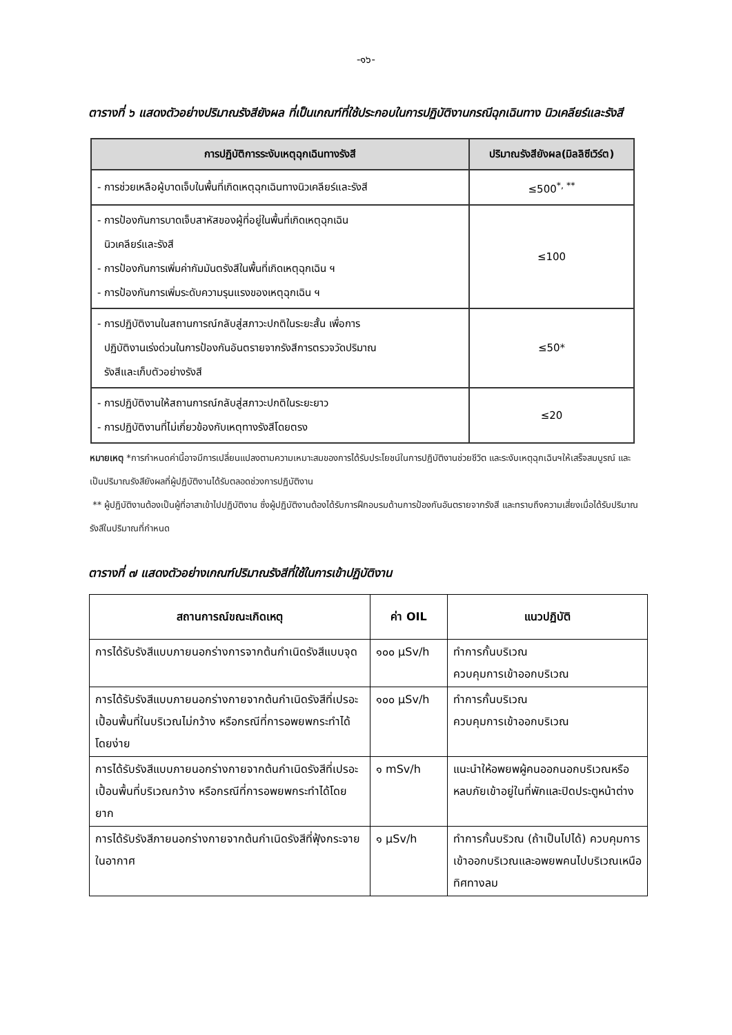-๑๖-
ตารางที่ ๖ แสดงตัวอย่างปริมาณรังสียังผล ที่เป็นเกณฑ์ที่ใช้ประกอบในการปฏิบัติงานกรณีฉุกเฉินทาง นิวเคลียร์และรังสี
| การปฏิบัติการระงับเหตุฉุกเฉินทางรังสี | ปริมาณรังสียังผล(มิลลิซีเวิร์ต) |
| --- | --- |
| - การช่วยเหลือผู้บาดเจ็บในพื้นที่เกิดเหตุฉุกเฉินทางนิวเคลียร์และรังสี | ≤500<sup>*, **</sup> |
| - การป้องกันการบาดเจ็บสาหัสของผู้ที่อยู่ในพื้นที่เกิดเหตุฉุกเฉิน นิวเคลียร์และรังสี - การป้องกันการเพิ่มค่ากัมมันตรังสีในพื้นที่เกิดเหตุฉุกเฉิน ฯ - การป้องกันการเพิ่มระดับความรุนแรงของเหตุฉุกเฉิน ฯ | ≤100 |
| - การปฏิบัติงานในสถานการณ์กลับสู่สภาวะปกติในระยะสั้น เพื่อการ ปฏิบัติงานเร่งด่วนในการป้องกันอันตรายจากรังสีการตรวจวัดปริมาณ รังสีและเก็บตัวอย่างรังสี | ≤50* |
| - การปฏิบัติงานให้สถานการณ์กลับสู่สภาวะปกติในระยะยาว - การปฏิบัติงานที่ไม่เกี่ยวข้องกับเหตุทางรังสีโดยตรง | ≤20 |
หมายเหตุ *การกำหนดค่านี้อาจมีการเปลี่ยนแปลงตามความเหมาะสมของการได้รับประโยชน์ในการปฏิบัติงานช่วยชีวิต และระงับเหตุฉุกเฉินฯให้เสร็จสมบูรณ์ และเป็นปริมาณรังสียังผลที่ผู้ปฏิบัติงานได้รับตลอดช่วงการปฏิบัติงาน
** ผู้ปฏิบัติงานต้องเป็นผู้ที่อาสาเข้าไปปฏิบัติงาน ซึ่งผู้ปฏิบัติงานต้องได้รับการฝึกอบรมด้านการป้องกันอันตรายจากรังสี และทราบถึงความเสี่ยงเมื่อได้รับปริมาณรังสีในปริมาณที่กำหนด
ตารางที่ ๗ แสดงตัวอย่างเกณฑ์ปริมาณรังสีที่ใช้ในการเข้าปฏิบัติงาน
| สถานการณ์ขณะเกิดเหตุ | ค่า OIL | แนวปฏิบัติ |
| --- | --- | --- |
| การได้รับรังสีแบบภายนอกร่างการจากต้นกำเนิดรังสีแบบจุด | ๑๐๐ μSv/h | ทำการกั้นบริเวณ ควบคุมการเข้าออกบริเวณ |
| การได้รับรังสีแบบภายนอกร่างกายจากต้นกำเนิดรังสีที่เปรอะเปื้อนพื้นที่ในบริเวณไม่กว้าง หรือกรณีที่การอพยพกระทำได้โดยง่าย | ๑๐๐ μSv/h | ทำการกั้นบริเวณ ควบคุมการเข้าออกบริเวณ |
| การได้รับรังสีแบบภายนอกร่างกายจากต้นกำเนิดรังสีที่เปรอะเปื้อนพื้นที่บริเวณกว้าง หรือกรณีที่การอพยพกระทำได้โดยยาก | ๑ mSv/h | แนะนำให้อพยพผู้คนออกนอกบริเวณหรือหลบภัยเข้าอยู่ในที่พักและปิดประตูหน้าต่าง |
| การได้รับรังสีภายนอกร่างกายจากต้นกำเนิดรังสีที่ฟุ้งกระจายในอากาศ | ๑ μSv/h | ทำการกั้นบริวณ (ถ้าเป็นไปได้) ควบคุมการเข้าออกบริเวณและอพยพคนไปบริเวณเหนือทิศทางลม |